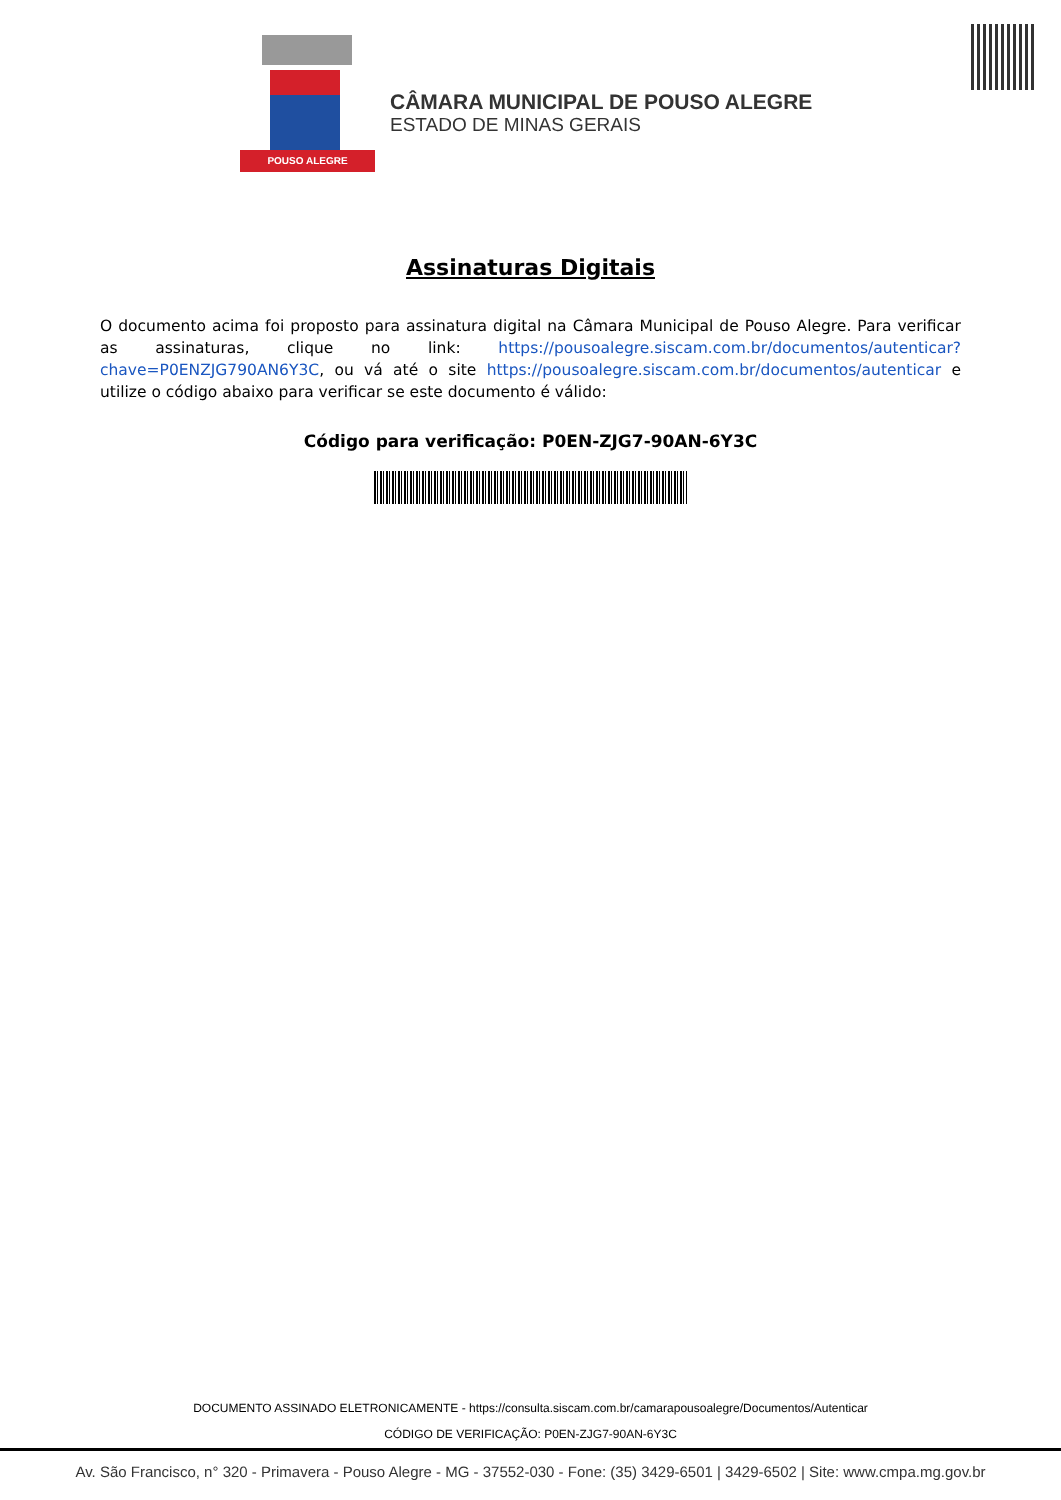POUSO ALEGRE
CÂMARA MUNICIPAL DE POUSO ALEGRE
ESTADO DE MINAS GERAIS
Assinaturas Digitais
O documento acima foi proposto para assinatura digital na Câmara Municipal de Pouso Alegre. Para verificar as assinaturas, clique no link: https://pousoalegre.siscam.com.br/documentos/autenticar?chave=P0ENZJG790AN6Y3C, ou vá até o site https://pousoalegre.siscam.com.br/documentos/autenticar e utilize o código abaixo para verificar se este documento é válido:
Código para verificação: P0EN-ZJG7-90AN-6Y3C
DOCUMENTO ASSINADO ELETRONICAMENTE - https://consulta.siscam.com.br/camarapousoalegre/Documentos/Autenticar
CÓDIGO DE VERIFICAÇÃO: P0EN-ZJG7-90AN-6Y3C
Av. São Francisco, n° 320 - Primavera - Pouso Alegre - MG - 37552-030 - Fone: (35) 3429-6501 | 3429-6502 | Site: www.cmpa.mg.gov.br